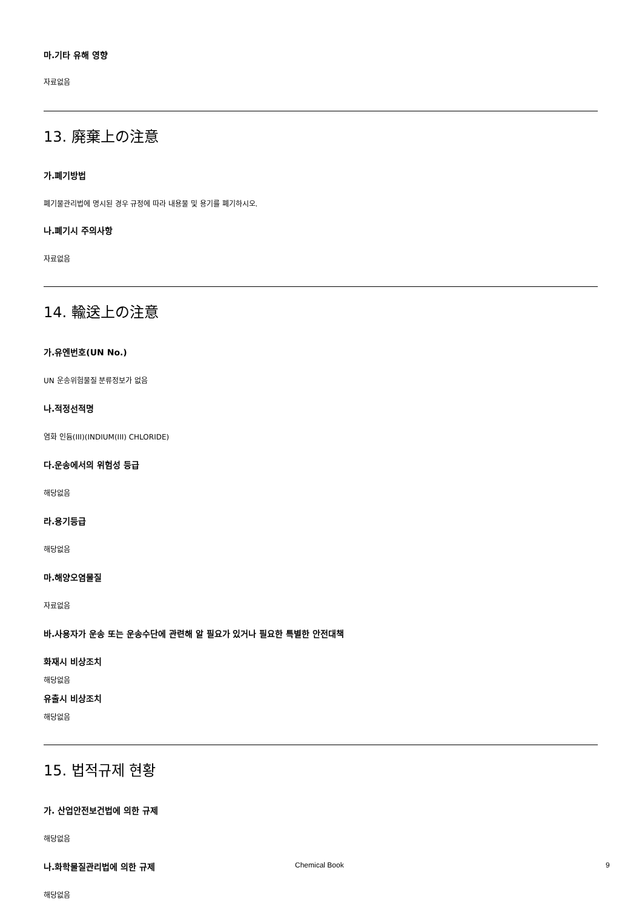마.기타 유해 영향
자료없음
13. 廃棄上の注意
가.폐기방법
폐기물관리법에 명시된 경우 규정에 따라 내용물 및 용기를 폐기하시오.
나.폐기시 주의사항
자료없음
14. 輸送上の注意
가.유엔번호(UN No.)
UN 운송위험물질 분류정보가 없음
나.적정선적명
염화 인듐(III)(INDIUM(III) CHLORIDE)
다.운송에서의 위험성 등급
해당없음
라.용기등급
해당없음
마.해양오염물질
자료없음
바.사용자가 운송 또는 운송수단에 관련해 알 필요가 있거나 필요한 특별한 안전대책
화재시 비상조치
해당없음
유출시 비상조치
해당없음
15. 법적규제 현황
가. 산업안전보건법에 의한 규제
해당없음
나.화학물질관리법에 의한 규제
해당없음
Chemical Book 9